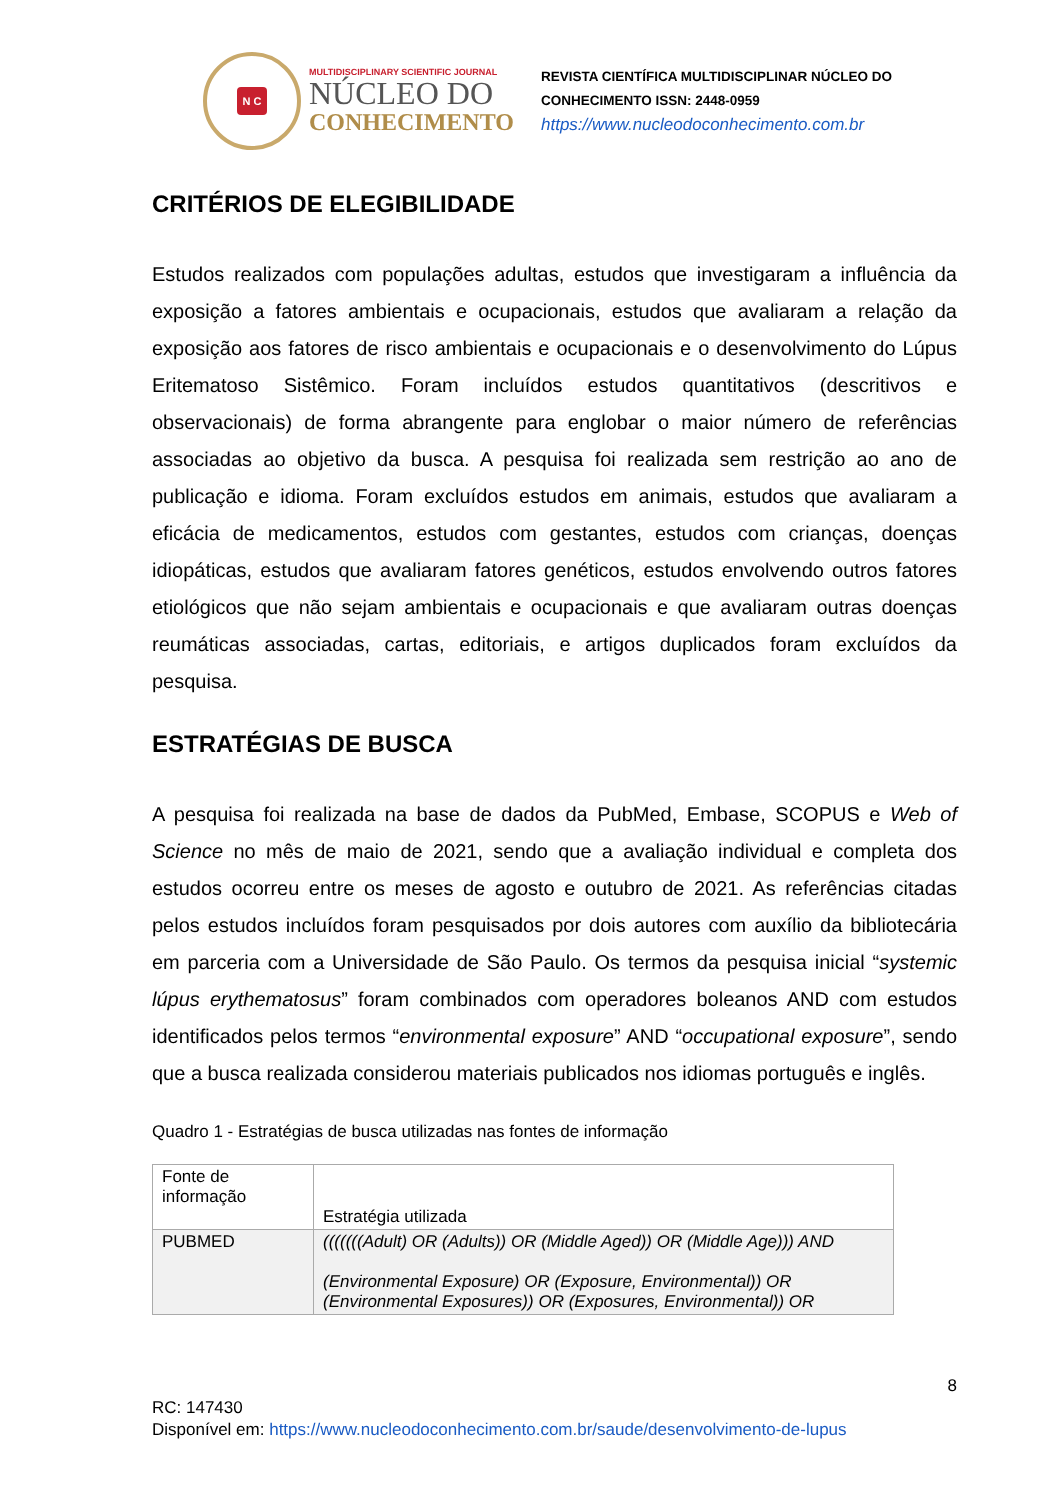N C
MULTIDISCIPLINARY SCIENTIFIC JOURNAL
NÚCLEO DO
CONHECIMENTO
REVISTA CIENTÍFICA MULTIDISCIPLINAR NÚCLEO DO
CONHECIMENTO ISSN: 2448-0959
https://www.nucleodoconhecimento.com.br
CRITÉRIOS DE ELEGIBILIDADE
Estudos realizados com populações adultas, estudos que investigaram a influência da exposição a fatores ambientais e ocupacionais, estudos que avaliaram a relação da exposição aos fatores de risco ambientais e ocupacionais e o desenvolvimento do Lúpus Eritematoso Sistêmico. Foram incluídos estudos quantitativos (descritivos e observacionais) de forma abrangente para englobar o maior número de referências associadas ao objetivo da busca. A pesquisa foi realizada sem restrição ao ano de publicação e idioma. Foram excluídos estudos em animais, estudos que avaliaram a eficácia de medicamentos, estudos com gestantes, estudos com crianças, doenças idiopáticas, estudos que avaliaram fatores genéticos, estudos envolvendo outros fatores etiológicos que não sejam ambientais e ocupacionais e que avaliaram outras doenças reumáticas associadas, cartas, editoriais, e artigos duplicados foram excluídos da pesquisa.
ESTRATÉGIAS DE BUSCA
A pesquisa foi realizada na base de dados da PubMed, Embase, SCOPUS e Web of Science no mês de maio de 2021, sendo que a avaliação individual e completa dos estudos ocorreu entre os meses de agosto e outubro de 2021. As referências citadas pelos estudos incluídos foram pesquisados por dois autores com auxílio da bibliotecária em parceria com a Universidade de São Paulo. Os termos da pesquisa inicial “systemic lúpus erythematosus” foram combinados com operadores boleanos AND com estudos identificados pelos termos “environmental exposure” AND “occupational exposure”, sendo que a busca realizada considerou materiais publicados nos idiomas português e inglês.
Quadro 1 - Estratégias de busca utilizadas nas fontes de informação
| Fonte de informação | Estratégia utilizada |
| PUBMED | (((((((Adult) OR (Adults)) OR (Middle Aged)) OR (Middle Age))) AND (Environmental Exposure) OR (Exposure, Environmental)) OR (Environmental Exposures)) OR (Exposures, Environmental)) OR |
8
RC: 147430
Disponível em: https://www.nucleodoconhecimento.com.br/saude/desenvolvimento-de-lupus